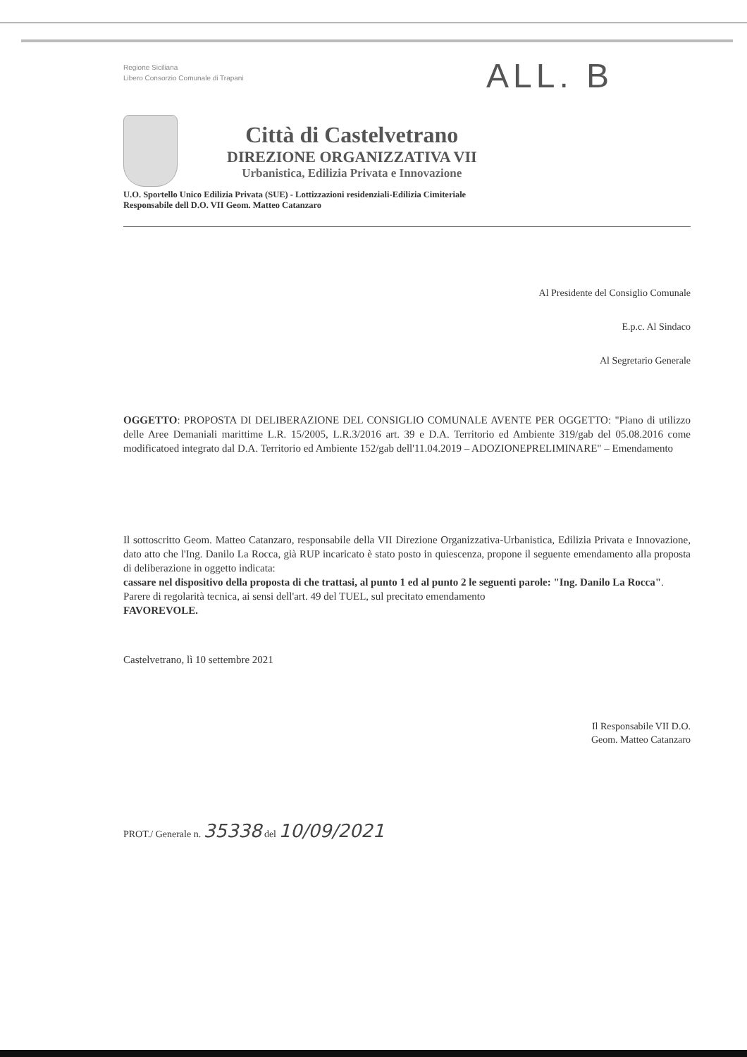ALL. B
Regione Siciliana
Libero Consorzio Comunale di Trapani
Città di Castelvetrano
DIREZIONE ORGANIZZATIVA VII
Urbanistica, Edilizia Privata e Innovazione
U.O. Sportello Unico Edilizia Privata (SUE) - Lottizzazioni residenziali-Edilizia Cimiteriale
Responsabile dell D.O. VII Geom. Matteo Catanzaro
Al Presidente del Consiglio Comunale
E.p.c. Al Sindaco
Al Segretario Generale
OGGETTO: PROPOSTA DI DELIBERAZIONE DEL CONSIGLIO COMUNALE AVENTE PER OGGETTO: "Piano di utilizzo delle Aree Demaniali marittime L.R. 15/2005, L.R.3/2016 art. 39 e D.A. Territorio ed Ambiente 319/gab del 05.08.2016 come modificatoed integrato dal D.A. Territorio ed Ambiente 152/gab dell'11.04.2019 – ADOZIONEPRELIMINARE" – Emendamento
Il sottoscritto Geom. Matteo Catanzaro, responsabile della VII Direzione Organizzativa-Urbanistica, Edilizia Privata e Innovazione, dato atto che l'Ing. Danilo La Rocca, già RUP incaricato è stato posto in quiescenza, propone il seguente emendamento alla proposta di deliberazione in oggetto indicata:
cassare nel dispositivo della proposta di che trattasi, al punto 1 ed al punto 2 le seguenti parole: "Ing. Danilo La Rocca".
Parere di regolarità tecnica, ai sensi dell'art. 49 del TUEL, sul precitato emendamento
FAVOREVOLE.
Castelvetrano, lì 10 settembre 2021
Il Responsabile VII D.O.
Geom. Matteo Catanzaro
PROT./ Generale n. 35338 del 10/09/2021